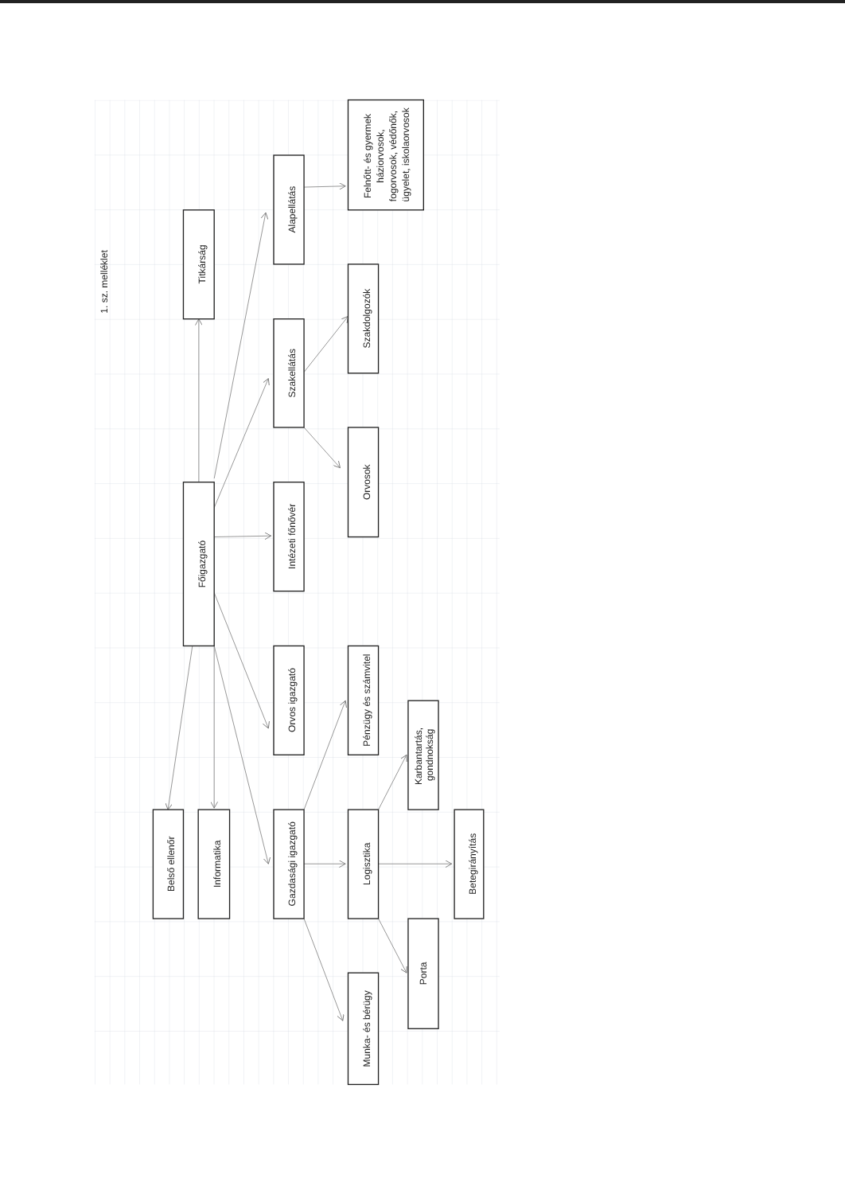1. sz. melléklet
Titkárság
Főigazgató
Alapellátás
Szakellátás
Intézeti főnővér
Orvos igazgató
Gazdasági igazgató
Felnőtt- és gyermek háziorvosok, fogorvosok, védőnők, ügyelet, iskolaorvosok
Szakdolgozók
Orvosok
Pénzügy és számvitel
Logisztika
Munka- és bérügy
Karbantartás, gondnokság
Porta
Betegirányítás
Belső ellenőr
Informatika